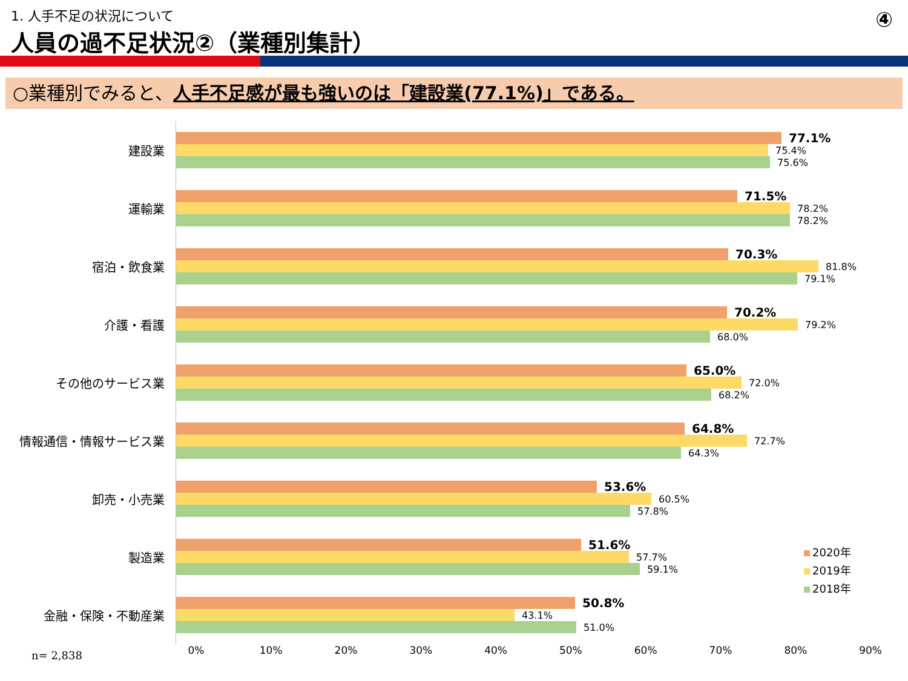1. 人手不足の状況について
人員の過不足状況②（業種別集計）
④
○業種別でみると、人手不足感が最も強いのは「建設業(77.1%)」である。
建設業
77.1%
75.4%
75.6%
運輸業
71.5%
78.2%
78.2%
宿泊・飲食業
70.3%
81.8%
79.1%
介護・看護
70.2%
79.2%
68.0%
その他のサービス業
65.0%
72.0%
68.2%
情報通信・情報サービス業
64.8%
72.7%
64.3%
卸売・小売業
53.6%
60.5%
57.8%
製造業
51.6%
57.7%
59.1%
金融・保険・不動産業
50.8%
43.1%
51.0%
0% 10% 20% 30% 40% 50% 60% 70% 80% 90%
n= 2,838
2020年
2019年
2018年